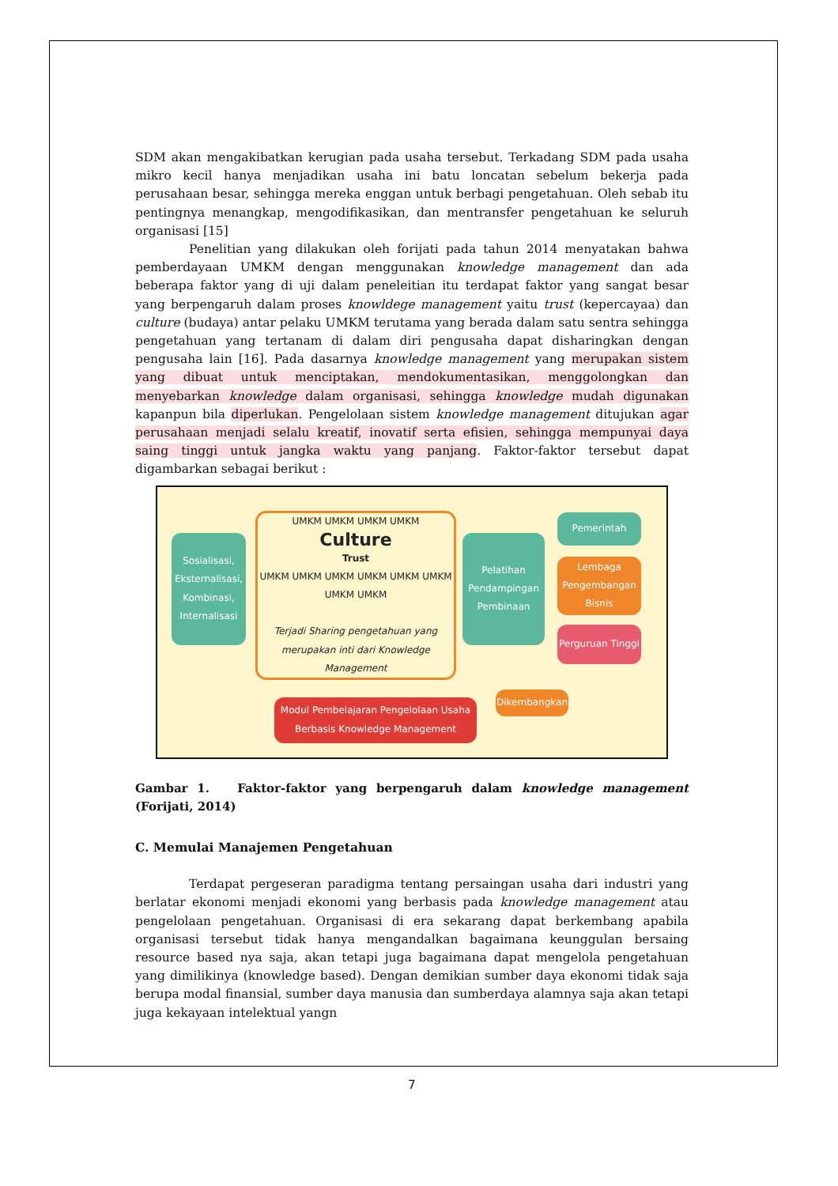SDM akan mengakibatkan kerugian pada usaha tersebut. Terkadang SDM pada usaha mikro kecil hanya menjadikan usaha ini batu loncatan sebelum bekerja pada perusahaan besar, sehingga mereka enggan untuk berbagi pengetahuan. Oleh sebab itu pentingnya menangkap, mengodifikasikan, dan mentransfer pengetahuan ke seluruh organisasi [15]
Penelitian yang dilakukan oleh forijati pada tahun 2014 menyatakan bahwa pemberdayaan UMKM dengan menggunakan knowledge management dan ada beberapa faktor yang di uji dalam peneleitian itu terdapat faktor yang sangat besar yang berpengaruh dalam proses knowldege management yaitu trust (kepercayaa) dan culture (budaya) antar pelaku UMKM terutama yang berada dalam satu sentra sehingga pengetahuan yang tertanam di dalam diri pengusaha dapat disharingkan dengan pengusaha lain [16]. Pada dasarnya knowledge management yang merupakan sistem yang dibuat untuk menciptakan, mendokumentasikan, menggolongkan dan menyebarkan knowledge dalam organisasi, sehingga knowledge mudah digunakan kapanpun bila diperlukan. Pengelolaan sistem knowledge management ditujukan agar perusahaan menjadi selalu kreatif, inovatif serta efisien, sehingga mempunyai daya saing tinggi untuk jangka waktu yang panjang. Faktor-faktor tersebut dapat digambarkan sebagai berikut :
Sosialisasi, Eksternalisasi, Kombinasi, Internalisasi
UMKM UMKM UMKM UMKM
Culture
Trust
UMKM UMKM UMKM UMKM UMKM UMKM UMKM UMKM
Terjadi Sharing pengetahuan yang merupakan inti dari Knowledge Management
Pelatihan Pendampingan Pembinaan
Pemerintah
Lembaga Pengembangan Bisnis
Perguruan Tinggi
Modul Pembelajaran Pengelolaan Usaha Berbasis Knowledge Management
Dikembangkan
Gambar 1. Faktor-faktor yang berpengaruh dalam knowledge management (Forijati, 2014)
C. Memulai Manajemen Pengetahuan
Terdapat pergeseran paradigma tentang persaingan usaha dari industri yang berlatar ekonomi menjadi ekonomi yang berbasis pada knowledge management atau pengelolaan pengetahuan. Organisasi di era sekarang dapat berkembang apabila organisasi tersebut tidak hanya mengandalkan bagaimana keunggulan bersaing resource based nya saja, akan tetapi juga bagaimana dapat mengelola pengetahuan yang dimilikinya (knowledge based). Dengan demikian sumber daya ekonomi tidak saja berupa modal finansial, sumber daya manusia dan sumberdaya alamnya saja akan tetapi juga kekayaan intelektual yangn
7